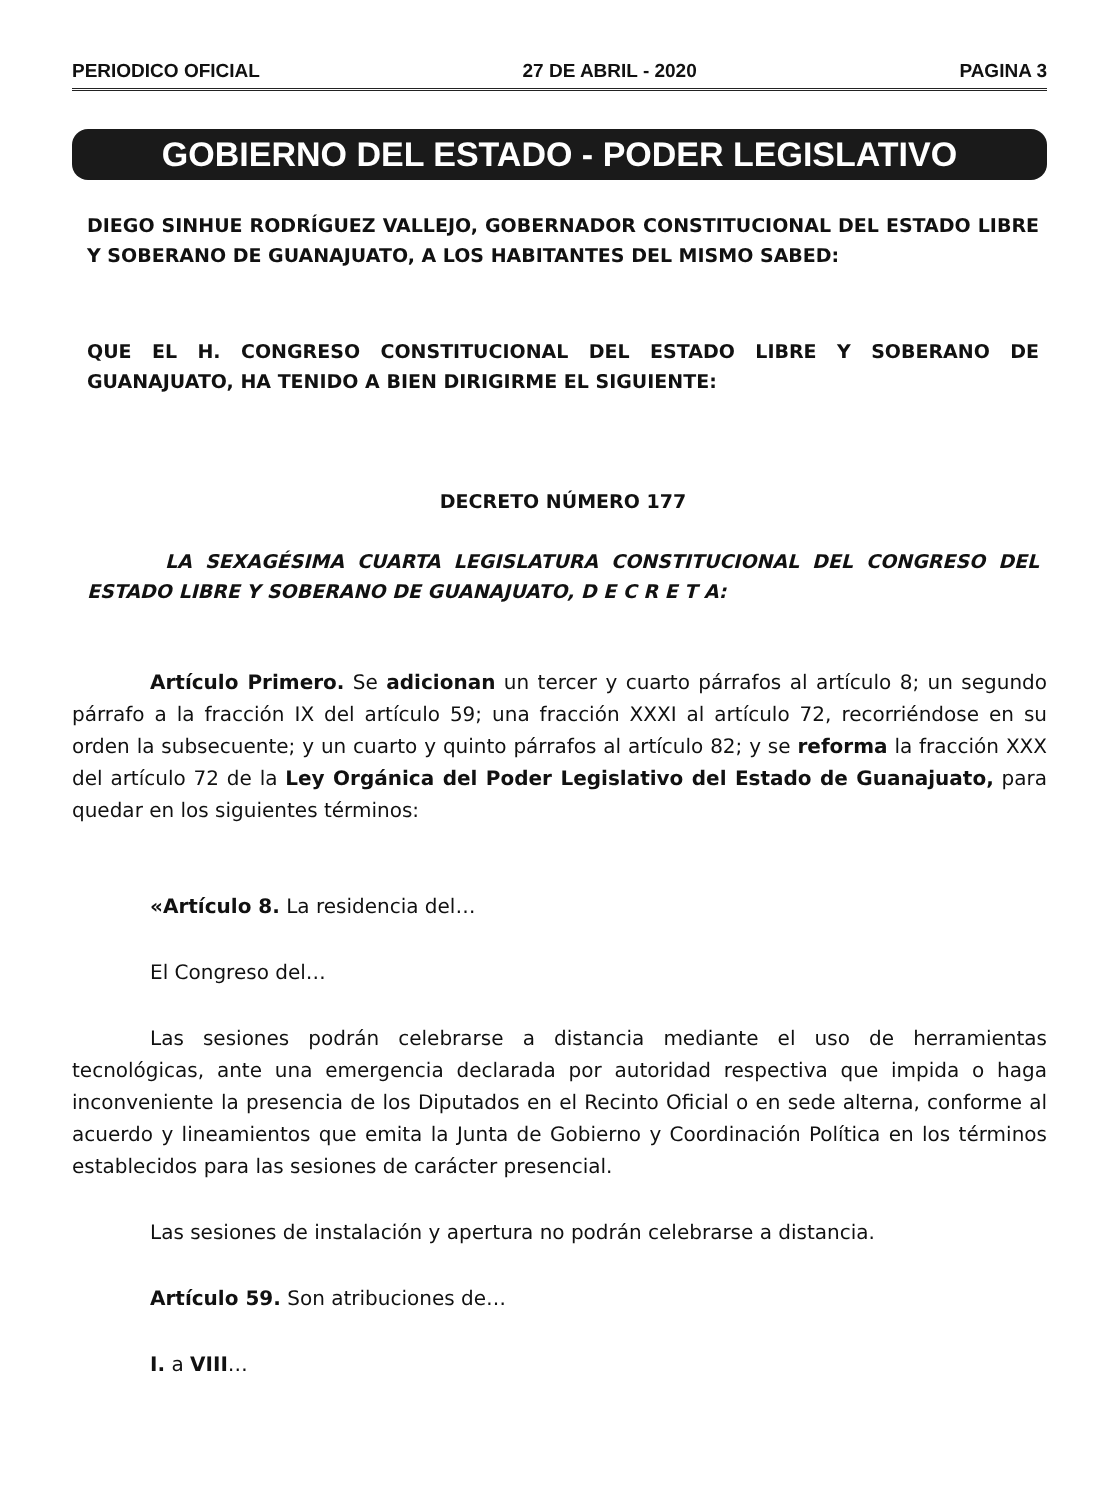PERIODICO OFICIAL 27 DE ABRIL - 2020 PAGINA 3
GOBIERNO DEL ESTADO - PODER LEGISLATIVO
DIEGO SINHUE RODRÍGUEZ VALLEJO, GOBERNADOR CONSTITUCIONAL DEL ESTADO LIBRE Y SOBERANO DE GUANAJUATO, A LOS HABITANTES DEL MISMO SABED:
QUE EL H. CONGRESO CONSTITUCIONAL DEL ESTADO LIBRE Y SOBERANO DE GUANAJUATO, HA TENIDO A BIEN DIRIGIRME EL SIGUIENTE:
DECRETO NÚMERO 177
LA SEXAGÉSIMA CUARTA LEGISLATURA CONSTITUCIONAL DEL CONGRESO DEL ESTADO LIBRE Y SOBERANO DE GUANAJUATO, D E C R E T A:
Artículo Primero. Se adicionan un tercer y cuarto párrafos al artículo 8; un segundo párrafo a la fracción IX del artículo 59; una fracción XXXI al artículo 72, recorriéndose en su orden la subsecuente; y un cuarto y quinto párrafos al artículo 82; y se reforma la fracción XXX del artículo 72 de la Ley Orgánica del Poder Legislativo del Estado de Guanajuato, para quedar en los siguientes términos:
«Artículo 8. La residencia del…
El Congreso del…
Las sesiones podrán celebrarse a distancia mediante el uso de herramientas tecnológicas, ante una emergencia declarada por autoridad respectiva que impida o haga inconveniente la presencia de los Diputados en el Recinto Oficial o en sede alterna, conforme al acuerdo y lineamientos que emita la Junta de Gobierno y Coordinación Política en los términos establecidos para las sesiones de carácter presencial.
Las sesiones de instalación y apertura no podrán celebrarse a distancia.
Artículo 59. Son atribuciones de…
I. a VIII…